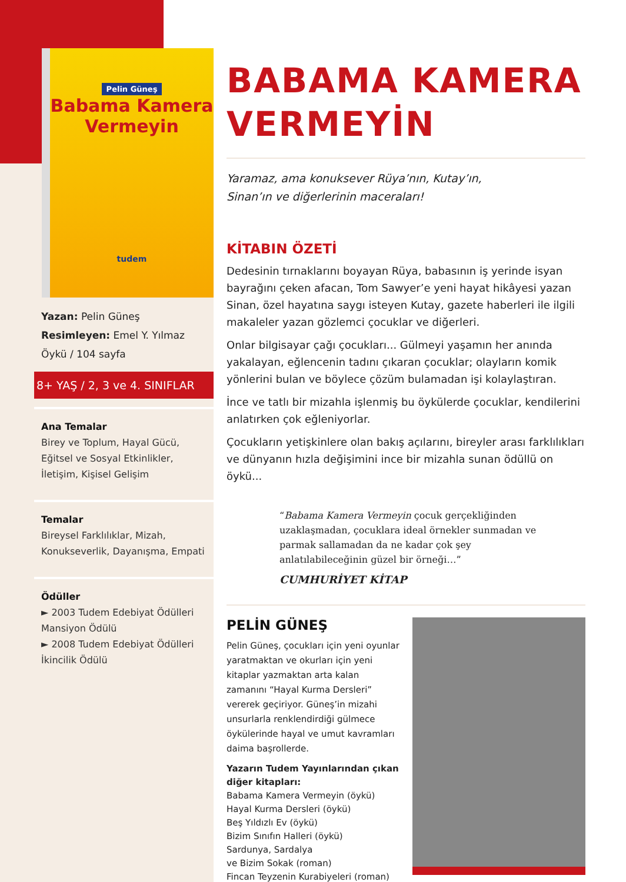Pelin Güneş
Babama Kamera
Vermeyin
tudem
Yazan: Pelin Güneş
Resimleyen: Emel Y. Yılmaz
Öykü / 104 sayfa
8+ YAŞ / 2, 3 ve 4. SINIFLAR
Ana Temalar
Birey ve Toplum, Hayal Gücü, Eğitsel ve Sosyal Etkinlikler, İletişim, Kişisel Gelişim
Temalar
Bireysel Farklılıklar, Mizah, Konukseverlik, Dayanışma, Empati
Ödüller
► 2003 Tudem Edebiyat Ödülleri Mansiyon Ödülü
► 2008 Tudem Edebiyat Ödülleri İkincilik Ödülü
BABAMA KAMERA VERMEYİN
Yaramaz, ama konuksever Rüya’nın, Kutay’ın,
Sinan’ın ve diğerlerinin maceraları!
KİTABIN ÖZETİ
Dedesinin tırnaklarını boyayan Rüya, babasının iş yerinde isyan bayrağını çeken afacan, Tom Sawyer’e yeni hayat hikâyesi yazan Sinan, özel hayatına saygı isteyen Kutay, gazete haberleri ile ilgili makaleler yazan gözlemci çocuklar ve diğerleri.
Onlar bilgisayar çağı çocukları... Gülmeyi yaşamın her anında yakalayan, eğlencenin tadını çıkaran çocuklar; olayların komik yönlerini bulan ve böylece çözüm bulamadan işi kolaylaştıran.
İnce ve tatlı bir mizahla işlenmiş bu öykülerde çocuklar, kendilerini anlatırken çok eğleniyorlar.
Çocukların yetişkinlere olan bakış açılarını, bireyler arası farklılıkları ve dünyanın hızla değişimini ince bir mizahla sunan ödüllü on öykü...
“Babama Kamera Vermeyin çocuk gerçekliğinden uzaklaşmadan, çocuklara ideal örnekler sunmadan ve parmak sallamadan da ne kadar çok şey anlatılabileceğinin güzel bir örneği…”
CUMHURİYET KİTAP
PELİN GÜNEŞ
Pelin Güneş, çocukları için yeni oyunlar yaratmaktan ve okurları için yeni kitaplar yazmaktan arta kalan zamanını “Hayal Kurma Dersleri” vererek geçiriyor. Güneş’in mizahi unsurlarla renklendirdiği gülmece öykülerinde hayal ve umut kavramları daima başrollerde.
Yazarın Tudem Yayınlarından çıkan diğer kitapları:
Babama Kamera Vermeyin (öykü) Hayal Kurma Dersleri (öykü)
Beş Yıldızlı Ev (öykü)
Bizim Sınıfın Halleri (öykü)
Sardunya, Sardalya
ve Bizim Sokak (roman)
Fincan Teyzenin Kurabiyeleri (roman)